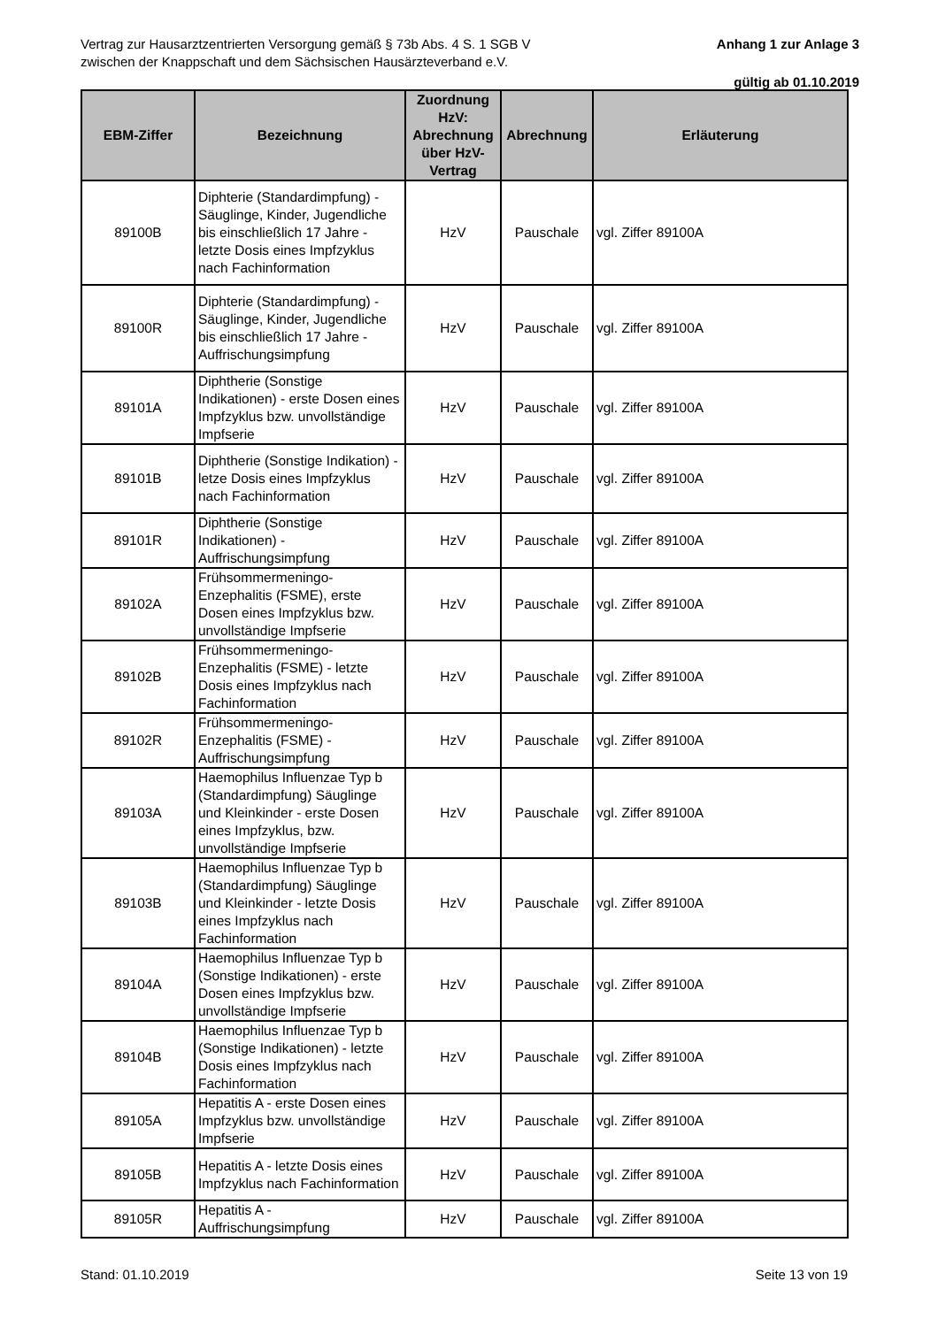Vertrag zur Hausarztzentrierten Versorgung gemäß § 73b Abs. 4 S. 1 SGB V
zwischen der Knappschaft und dem Sächsischen Hausärzteverband e.V.
Anhang 1 zur Anlage 3
gültig ab 01.10.2019
| EBM-Ziffer | Bezeichnung | Zuordnung HzV: Abrechnung über HzV-Vertrag | Abrechnung | Erläuterung |
| --- | --- | --- | --- | --- |
| 89100B | Diphterie (Standardimpfung) - Säuglinge, Kinder, Jugendliche bis einschließlich 17 Jahre - letzte Dosis eines Impfzyklus nach Fachinformation | HzV | Pauschale | vgl. Ziffer 89100A |
| 89100R | Diphterie (Standardimpfung) - Säuglinge, Kinder, Jugendliche bis einschließlich 17 Jahre - Auffrischungsimpfung | HzV | Pauschale | vgl. Ziffer 89100A |
| 89101A | Diphtherie (Sonstige Indikationen) - erste Dosen eines Impfzyklus bzw. unvollständige Impfserie | HzV | Pauschale | vgl. Ziffer 89100A |
| 89101B | Diphtherie (Sonstige Indikation) - letze Dosis eines Impfzyklus nach Fachinformation | HzV | Pauschale | vgl. Ziffer 89100A |
| 89101R | Diphtherie (Sonstige Indikationen) - Auffrischungsimpfung | HzV | Pauschale | vgl. Ziffer 89100A |
| 89102A | Frühsommermeningo-Enzephalitis (FSME), erste Dosen eines Impfzyklus bzw. unvollständige Impfserie | HzV | Pauschale | vgl. Ziffer 89100A |
| 89102B | Frühsommermeningo-Enzephalitis (FSME) - letzte Dosis eines Impfzyklus nach Fachinformation | HzV | Pauschale | vgl. Ziffer 89100A |
| 89102R | Frühsommermeningo-Enzephalitis (FSME) - Auffrischungsimpfung | HzV | Pauschale | vgl. Ziffer 89100A |
| 89103A | Haemophilus Influenzae Typ b (Standardimpfung) Säuglinge und Kleinkinder - erste Dosen eines Impfzyklus, bzw. unvollständige Impfserie | HzV | Pauschale | vgl. Ziffer 89100A |
| 89103B | Haemophilus Influenzae Typ b (Standardimpfung) Säuglinge und Kleinkinder - letzte Dosis eines Impfzyklus nach Fachinformation | HzV | Pauschale | vgl. Ziffer 89100A |
| 89104A | Haemophilus Influenzae Typ b (Sonstige Indikationen) - erste Dosen eines Impfzyklus bzw. unvollständige Impfserie | HzV | Pauschale | vgl. Ziffer 89100A |
| 89104B | Haemophilus Influenzae Typ b (Sonstige Indikationen) - letzte Dosis eines Impfzyklus nach Fachinformation | HzV | Pauschale | vgl. Ziffer 89100A |
| 89105A | Hepatitis A - erste Dosen eines Impfzyklus bzw. unvollständige Impfserie | HzV | Pauschale | vgl. Ziffer 89100A |
| 89105B | Hepatitis A - letzte Dosis eines Impfzyklus nach Fachinformation | HzV | Pauschale | vgl. Ziffer 89100A |
| 89105R | Hepatitis A - Auffrischungsimpfung | HzV | Pauschale | vgl. Ziffer 89100A |
Stand: 01.10.2019 Seite 13 von 19